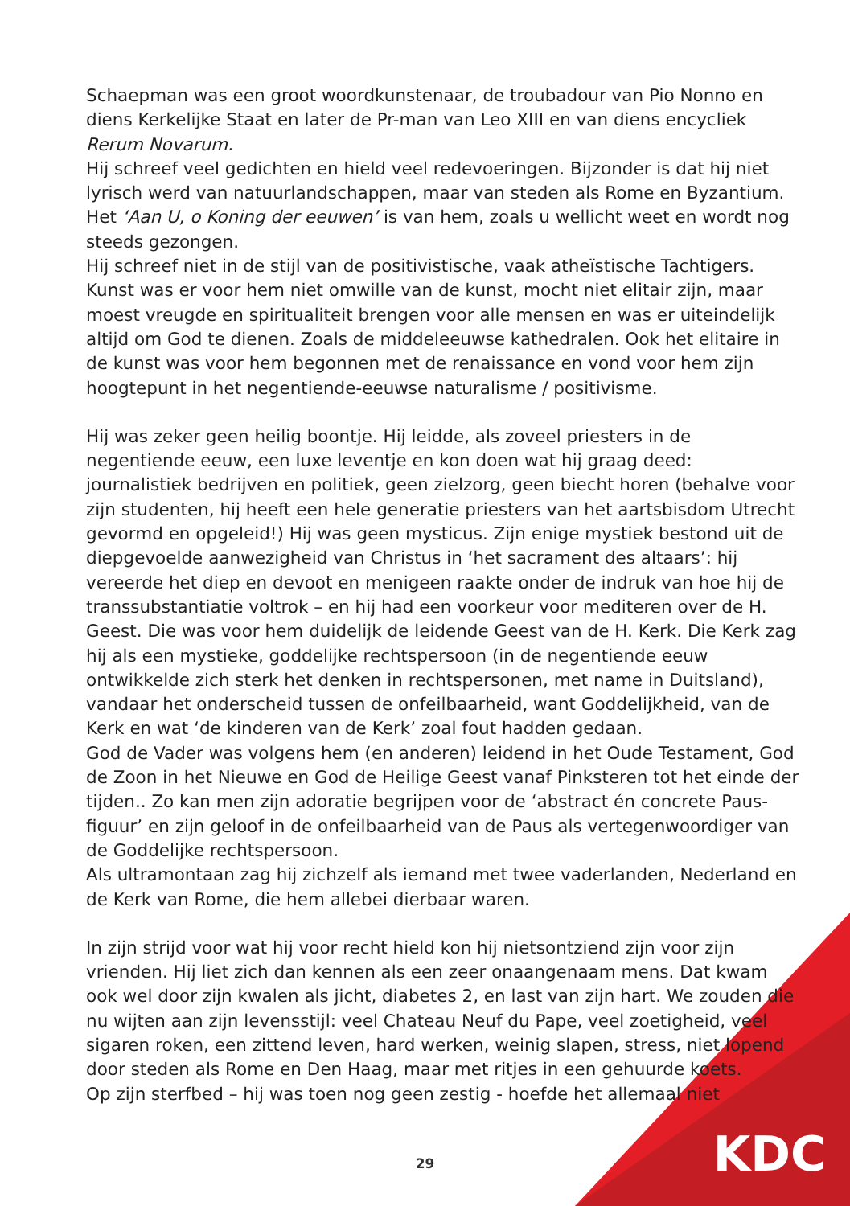Schaepman was een groot woordkunstenaar, de troubadour van Pio Nonno en diens Kerkelijke Staat en later de Pr-man van Leo XIII en van diens encycliek Rerum Novarum.
Hij schreef veel gedichten en hield veel redevoeringen. Bijzonder is dat hij niet lyrisch werd van natuurlandschappen, maar van steden als Rome en Byzantium. Het ‘Aan U, o Koning der eeuwen’ is van hem, zoals u wellicht weet en wordt nog steeds gezongen.
Hij schreef niet in de stijl van de positivistische, vaak atheïstische Tachtigers. Kunst was er voor hem niet omwille van de kunst, mocht niet elitair zijn, maar moest vreugde en spiritualiteit brengen voor alle mensen en was er uiteindelijk altijd om God te dienen. Zoals de middeleeuwse kathedralen. Ook het elitaire in de kunst was voor hem begonnen met de renaissance en vond voor hem zijn hoogtepunt in het negentiende-eeuwse naturalisme / positivisme.
Hij was zeker geen heilig boontje. Hij leidde, als zoveel priesters in de negentiende eeuw, een luxe leventje en kon doen wat hij graag deed: journalistiek bedrijven en politiek, geen zielzorg, geen biecht horen (behalve voor zijn studenten, hij heeft een hele generatie priesters van het aartsbisdom Utrecht gevormd en opgeleid!) Hij was geen mysticus. Zijn enige mystiek bestond uit de diepgevoelde aanwezigheid van Christus in ‘het sacrament des altaars’: hij vereerde het diep en devoot en menigeen raakte onder de indruk van hoe hij de transsubstantiatie voltrok – en hij had een voorkeur voor mediteren over de H. Geest. Die was voor hem duidelijk de leidende Geest van de H. Kerk. Die Kerk zag hij als een mystieke, goddelijke rechtspersoon (in de negentiende eeuw ontwikkelde zich sterk het denken in rechtspersonen, met name in Duitsland), vandaar het onderscheid tussen de onfeilbaarheid, want Goddelijkheid, van de Kerk en wat ‘de kinderen van de Kerk’ zoal fout hadden gedaan.
God de Vader was volgens hem (en anderen) leidend in het Oude Testament, God de Zoon in het Nieuwe en God de Heilige Geest vanaf Pinksteren tot het einde der tijden.. Zo kan men zijn adoratie begrijpen voor de ‘abstract én concrete Paus-figuur’ en zijn geloof in de onfeilbaarheid van de Paus als vertegenwoordiger van de Goddelijke rechtspersoon.
Als ultramontaan zag hij zichzelf als iemand met twee vaderlanden, Nederland en de Kerk van Rome, die hem allebei dierbaar waren.
In zijn strijd voor wat hij voor recht hield kon hij nietsontziend zijn voor zijn vrienden. Hij liet zich dan kennen als een zeer onaangenaam mens. Dat kwam ook wel door zijn kwalen als jicht, diabetes 2, en last van zijn hart. We zouden die nu wijten aan zijn levensstijl: veel Chateau Neuf du Pape, veel zoetigheid, veel sigaren roken, een zittend leven, hard werken, weinig slapen, stress, niet lopend door steden als Rome en Den Haag, maar met ritjes in een gehuurde koets.
Op zijn sterfbed – hij was toen nog geen zestig - hoefde het allemaal niet
29 KDC